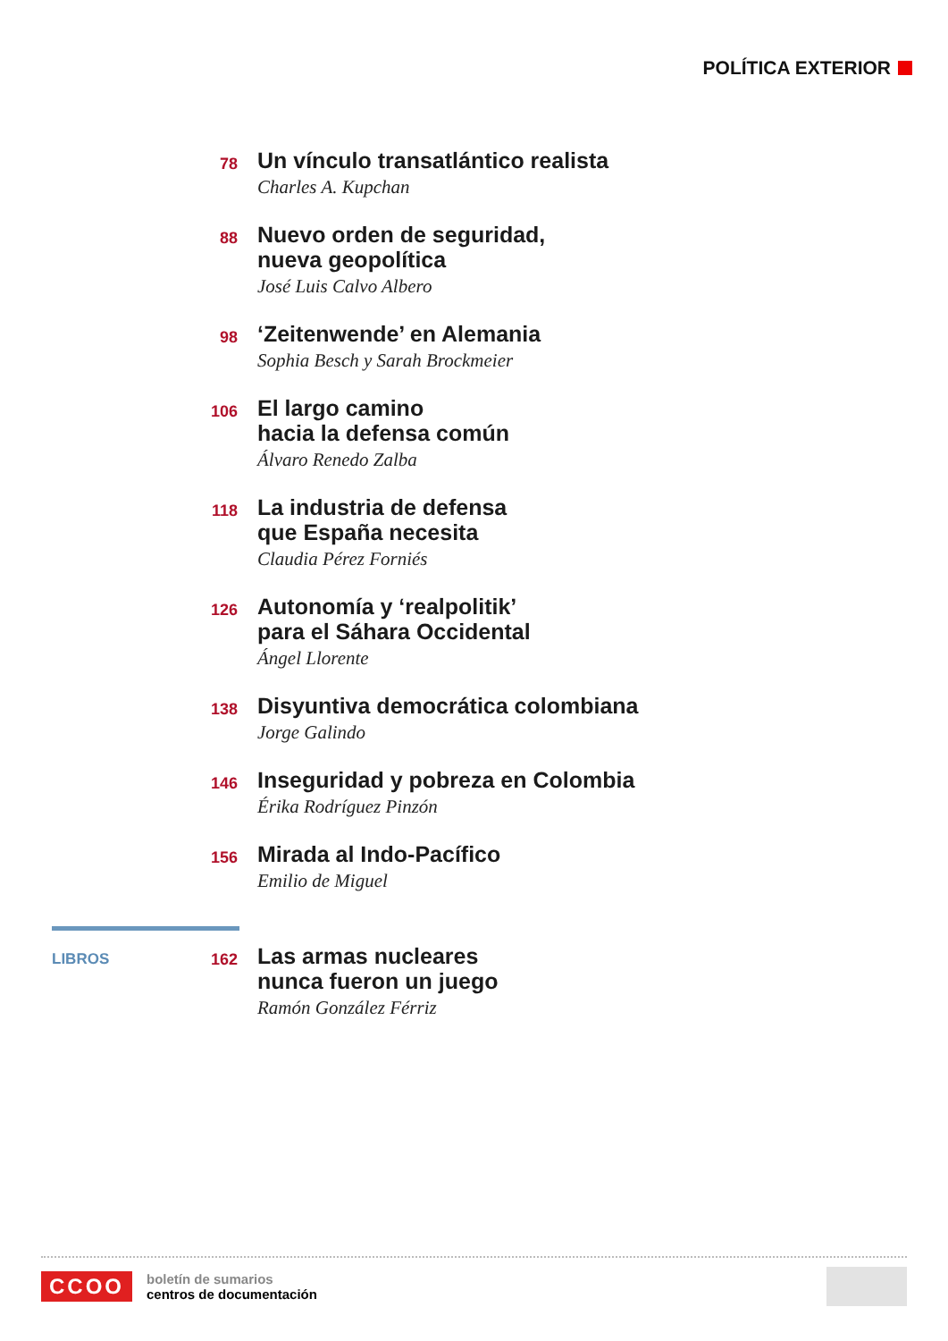POLÍTICA EXTERIOR
78
Un vínculo transatlántico realista
Charles A. Kupchan
88
Nuevo orden de seguridad,
nueva geopolítica
José Luis Calvo Albero
98
‘Zeitenwende’ en Alemania
Sophia Besch y Sarah Brockmeier
106
El largo camino
hacia la defensa común
Álvaro Renedo Zalba
118
La industria de defensa
que España necesita
Claudia Pérez Forniés
126
Autonomía y ‘realpolitik’
para el Sáhara Occidental
Ángel Llorente
138
Disyuntiva democrática colombiana
Jorge Galindo
146
Inseguridad y pobreza en Colombia
Érika Rodríguez Pinzón
156
Mirada al Indo-Pacífico
Emilio de Miguel
LIBROS 162
Las armas nucleares
nunca fueron un juego
Ramón González Férriz
CCOO
boletín de sumarios
centros de documentación